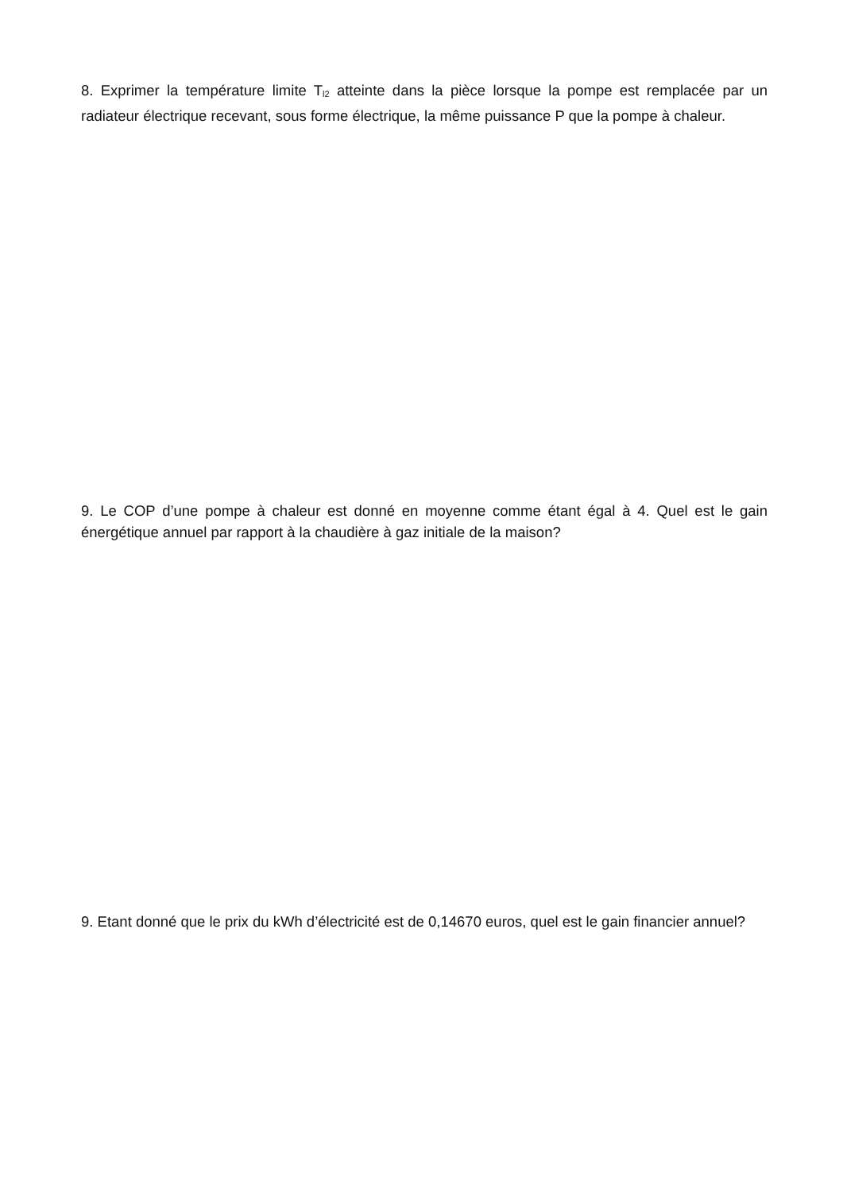8. Exprimer la température limite T<sub>l2</sub> atteinte dans la pièce lorsque la pompe est remplacée par un radiateur électrique recevant, sous forme électrique, la même puissance P que la pompe à chaleur.
9. Le COP d’une pompe à chaleur est donné en moyenne comme étant égal à 4. Quel est le gain énergétique annuel par rapport à la chaudière à gaz initiale de la maison?
9. Etant donné que le prix du kWh d’électricité est de 0,14670 euros, quel est le gain financier annuel?